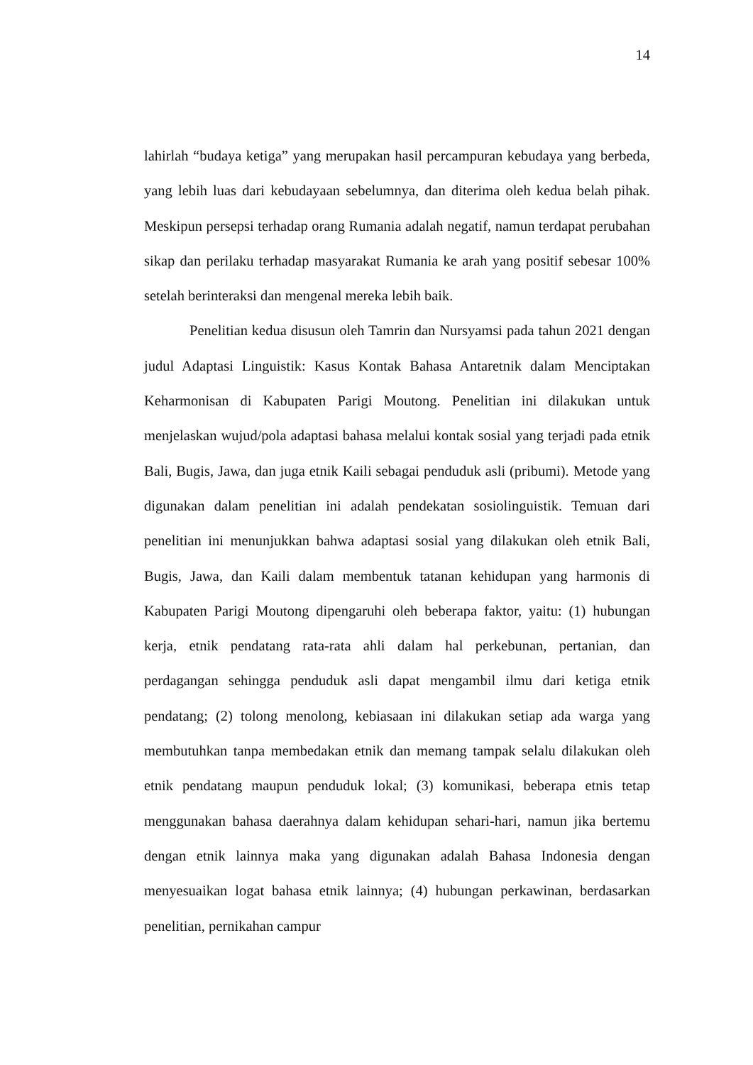14
lahirlah “budaya ketiga” yang merupakan hasil percampuran kebudaya yang berbeda, yang lebih luas dari kebudayaan sebelumnya, dan diterima oleh kedua belah pihak. Meskipun persepsi terhadap orang Rumania adalah negatif, namun terdapat perubahan sikap dan perilaku terhadap masyarakat Rumania ke arah yang positif sebesar 100% setelah berinteraksi dan mengenal mereka lebih baik.
Penelitian kedua disusun oleh Tamrin dan Nursyamsi pada tahun 2021 dengan judul Adaptasi Linguistik: Kasus Kontak Bahasa Antaretnik dalam Menciptakan Keharmonisan di Kabupaten Parigi Moutong. Penelitian ini dilakukan untuk menjelaskan wujud/pola adaptasi bahasa melalui kontak sosial yang terjadi pada etnik Bali, Bugis, Jawa, dan juga etnik Kaili sebagai penduduk asli (pribumi). Metode yang digunakan dalam penelitian ini adalah pendekatan sosiolinguistik. Temuan dari penelitian ini menunjukkan bahwa adaptasi sosial yang dilakukan oleh etnik Bali, Bugis, Jawa, dan Kaili dalam membentuk tatanan kehidupan yang harmonis di Kabupaten Parigi Moutong dipengaruhi oleh beberapa faktor, yaitu: (1) hubungan kerja, etnik pendatang rata-rata ahli dalam hal perkebunan, pertanian, dan perdagangan sehingga penduduk asli dapat mengambil ilmu dari ketiga etnik pendatang; (2) tolong menolong, kebiasaan ini dilakukan setiap ada warga yang membutuhkan tanpa membedakan etnik dan memang tampak selalu dilakukan oleh etnik pendatang maupun penduduk lokal; (3) komunikasi, beberapa etnis tetap menggunakan bahasa daerahnya dalam kehidupan sehari-hari, namun jika bertemu dengan etnik lainnya maka yang digunakan adalah Bahasa Indonesia dengan menyesuaikan logat bahasa etnik lainnya; (4) hubungan perkawinan, berdasarkan penelitian, pernikahan campur